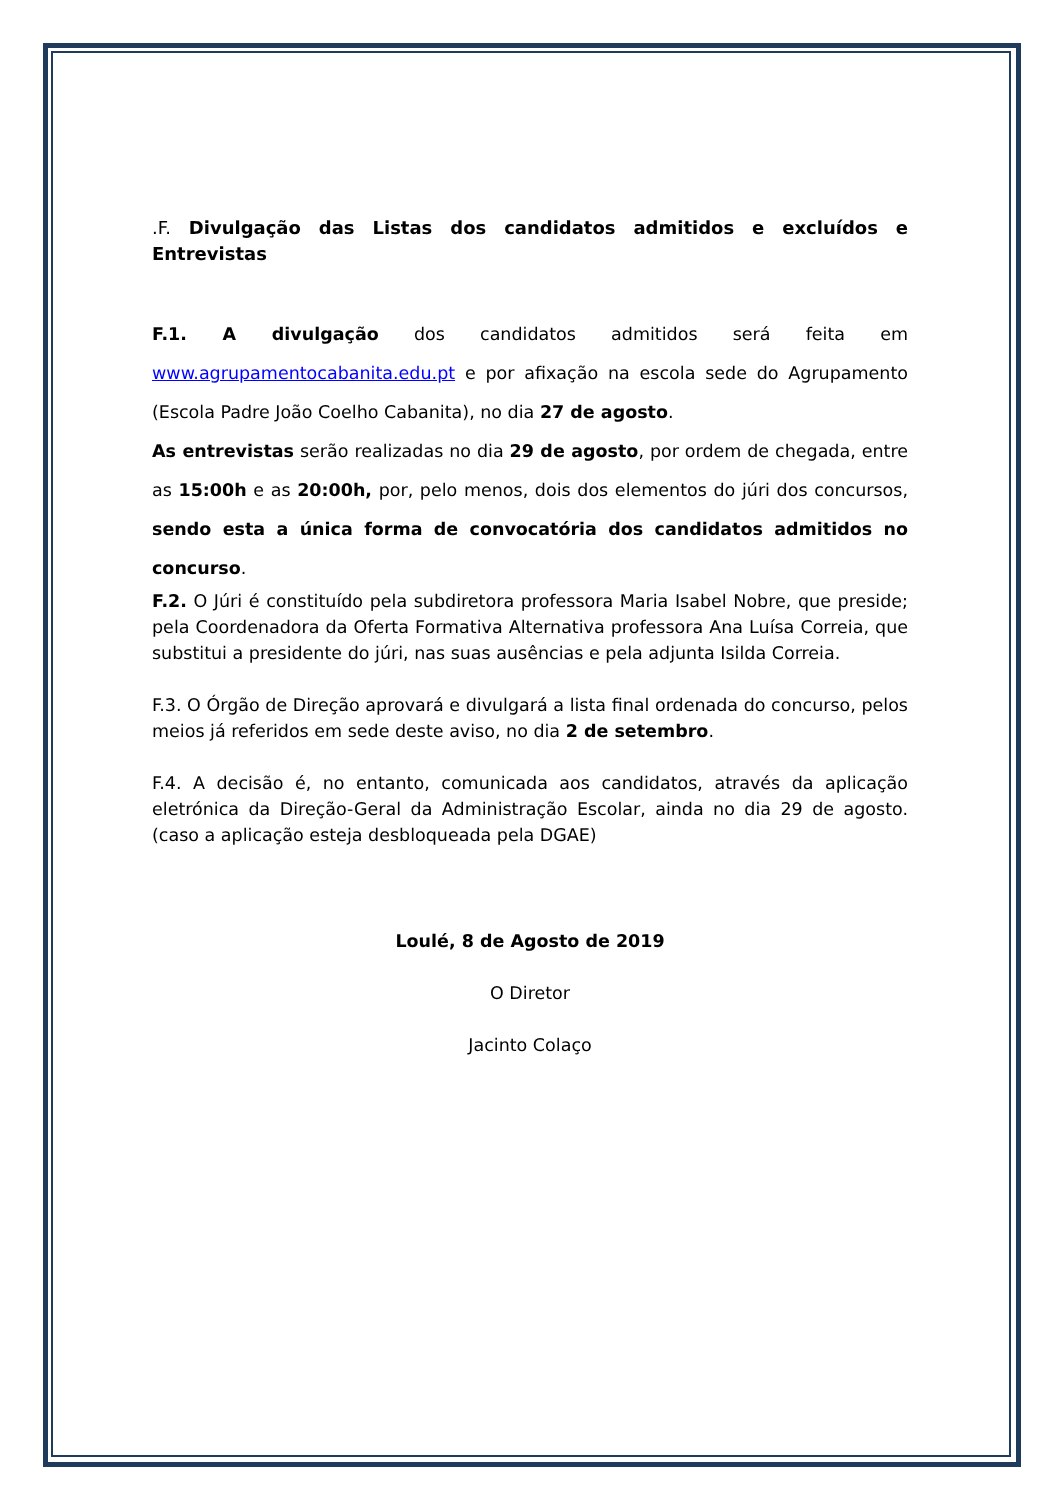.F. Divulgação das Listas dos candidatos admitidos e excluídos e Entrevistas
F.1. A divulgação dos candidatos admitidos será feita em www.agrupamentocabanita.edu.pt e por afixação na escola sede do Agrupamento (Escola Padre João Coelho Cabanita), no dia 27 de agosto.
As entrevistas serão realizadas no dia 29 de agosto, por ordem de chegada, entre as 15:00h e as 20:00h, por, pelo menos, dois dos elementos do júri dos concursos, sendo esta a única forma de convocatória dos candidatos admitidos no concurso.
F.2. O Júri é constituído pela subdiretora professora Maria Isabel Nobre, que preside; pela Coordenadora da Oferta Formativa Alternativa professora Ana Luísa Correia, que substitui a presidente do júri, nas suas ausências e pela adjunta Isilda Correia.
F.3. O Órgão de Direção aprovará e divulgará a lista final ordenada do concurso, pelos meios já referidos em sede deste aviso, no dia 2 de setembro.
F.4. A decisão é, no entanto, comunicada aos candidatos, através da aplicação eletrónica da Direção-Geral da Administração Escolar, ainda no dia 29 de agosto. (caso a aplicação esteja desbloqueada pela DGAE)
Loulé, 8 de Agosto de 2019
O Diretor
Jacinto Colaço